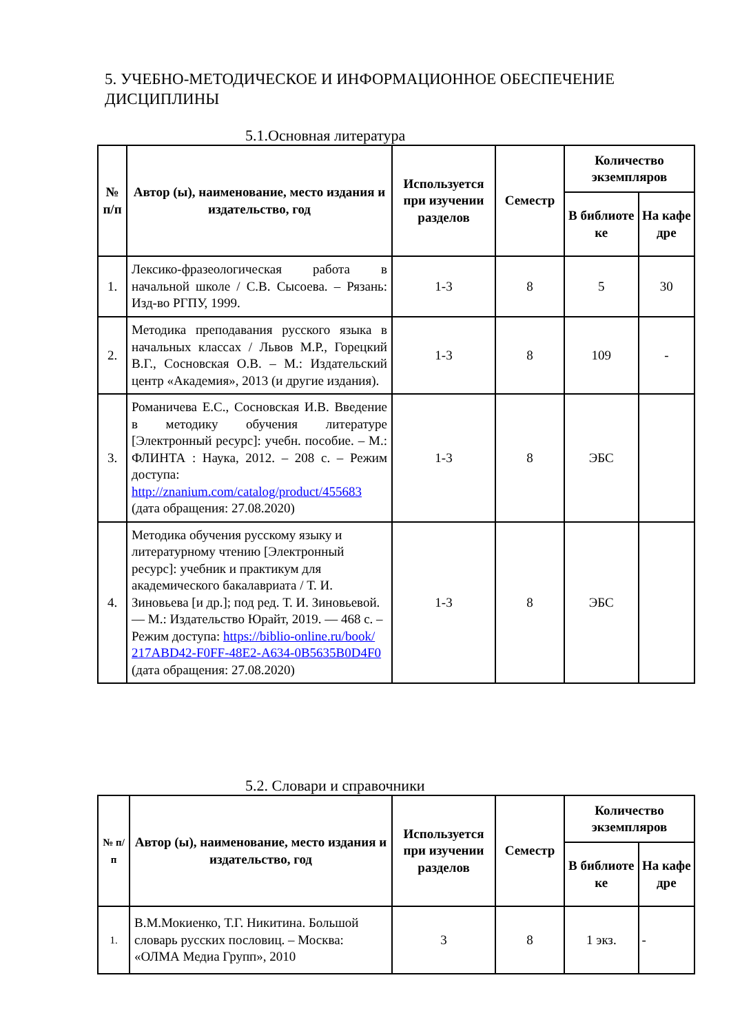5. УЧЕБНО-МЕТОДИЧЕСКОЕ И ИНФОРМАЦИОННОЕ ОБЕСПЕЧЕНИЕ ДИСЦИПЛИНЫ
5.1.Основная литература
| № п/п | Автор (ы), наименование, место издания и издательство, год | Используется при изучении разделов | Семестр | Количество экземпляров | |
| --- | --- | --- | --- | --- | --- |
| | | | | В библиоте ке | На кафе дре |
| 1. | Лексико-фразеологическая работа в начальной школе / С.В. Сысоева. – Рязань: Изд-во РГПУ, 1999. | 1-3 | 8 | 5 | 30 |
| 2. | Методика преподавания русского языка в начальных классах / Львов М.Р., Горецкий В.Г., Сосновская О.В. – М.: Издательский центр «Академия», 2013 (и другие издания). | 1-3 | 8 | 109 | - |
| 3. | Романичева Е.С., Сосновская И.В. Введение в методику обучения литературе [Электронный ресурс]: учебн. пособие. – М.: ФЛИНТА : Наука, 2012. – 208 с. – Режим доступа: http://znanium.com/catalog/product/455683 (дата обращения: 27.08.2020) | 1-3 | 8 | ЭБС | |
| 4. | Методика обучения русскому языку и литературному чтению [Электронный ресурс]: учебник и практикум для академического бакалавриата / Т. И. Зиновьева [и др.]; под ред. Т. И. Зиновьевой. — М.: Издательство Юрайт, 2019. — 468 с. – Режим доступа: https://biblio-online.ru/book/ 217ABD42-F0FF-48E2-A634-0B5635B0D4F0 (дата обращения: 27.08.2020) | 1-3 | 8 | ЭБС | |
5.2. Словари и справочники
| № п/п | Автор (ы), наименование, место издания и издательство, год | Используется при изучении разделов | Семестр | Количество экземпляров | |
| --- | --- | --- | --- | --- | --- |
| | | | | В библиоте ке | На кафе дре |
| 1. | В.М.Мокиенко, Т.Г. Никитина. Большой словарь русских пословиц. – Москва: «ОЛМА Медиа Групп», 2010 | 3 | 8 | 1 экз. | - |